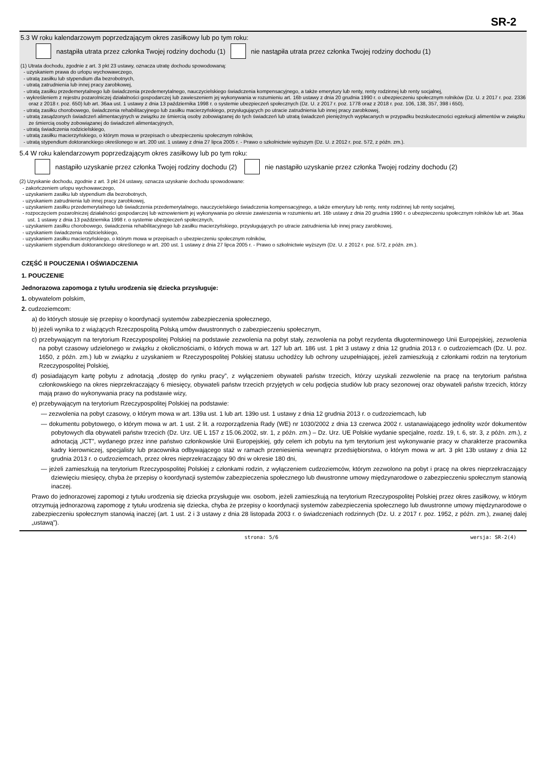SR-2
5.3 W roku kalendarzowym poprzedzającym okres zasiłkowy lub po tym roku:
nastąpiła utrata przez członka Twojej rodziny dochodu (1) nie nastąpiła utrata przez członka Twojej rodziny dochodu (1)
(1) Utrata dochodu, zgodnie z art. 3 pkt 23 ustawy, oznacza utratę dochodu spowodowaną:
- uzyskaniem prawa do urlopu wychowawczego,
- utratą zasiłku lub stypendium dla bezrobotnych,
- utratą zatrudnienia lub innej pracy zarobkowej,
- utratą zasiłku przedemerytalnego lub świadczenia przedemerytalnego, nauczycielskiego świadczenia kompensacyjnego, a także emerytury lub renty, renty rodzinnej lub renty socjalnej,
- wykreśleniem z rejestru pozarolniczej działalności gospodarczej lub zawieszeniem jej wykonywania w rozumieniu art. 16b ustawy z dnia 20 grudnia 1990 r. o ubezpieczeniu społecznym rolników (Dz. U. z 2017 r. poz. 2336 oraz z 2018 r. poz. 650) lub art. 36aa ust. 1 ustawy z dnia 13 października 1998 r. o systemie ubezpieczeń społecznych (Dz. U. z 2017 r. poz. 1778 oraz z 2018 r. poz. 106, 138, 357, 398 i 650),
- utratą zasiłku chorobowego, świadczenia rehabilitacyjnego lub zasiłku macierzyńskiego, przysługujących po utracie zatrudnienia lub innej pracy zarobkowej,
- utratą zasądzonych świadczeń alimentacyjnych w związku ze śmiercią osoby zobowiązanej do tych świadczeń lub utratą świadczeń pieniężnych wypłacanych w przypadku bezskuteczności egzekucji alimentów w związku ze śmiercią osoby zobowiązanej do świadczeń alimentacyjnych,
- utratą świadczenia rodzicielskiego,
- utratą zasiłku macierzyńskiego, o którym mowa w przepisach o ubezpieczeniu społecznym rolników,
- utratą stypendium doktoranckiego określonego w art. 200 ust. 1 ustawy z dnia 27 lipca 2005 r. - Prawo o szkolnictwie wyższym (Dz. U. z 2012 r. poz. 572, z późn. zm.).
5.4 W roku kalendarzowym poprzedzającym okres zasiłkowy lub po tym roku:
nastąpiło uzyskanie przez członka Twojej rodziny dochodu (2) nie nastąpiło uzyskanie przez członka Twojej rodziny dochodu (2)
(2) Uzyskanie dochodu, zgodnie z art. 3 pkt 24 ustawy, oznacza uzyskanie dochodu spowodowane:
- zakończeniem urlopu wychowawczego,
- uzyskaniem zasiłku lub stypendium dla bezrobotnych,
- uzyskaniem zatrudnienia lub innej pracy zarobkowej,
- uzyskaniem zasiłku przedemerytalnego lub świadczenia przedemerytalnego, nauczycielskiego świadczenia kompensacyjnego, a także emerytury lub renty, renty rodzinnej lub renty socjalnej,
- rozpoczęciem pozarolniczej działalności gospodarczej lub wznowieniem jej wykonywania po okresie zawieszenia w rozumieniu art. 16b ustawy z dnia 20 grudnia 1990 r. o ubezpieczeniu społecznym rolników lub art. 36aa ust. 1 ustawy z dnia 13 października 1998 r. o systemie ubezpieczeń społecznych,
- uzyskaniem zasiłku chorobowego, świadczenia rehabilitacyjnego lub zasiłku macierzyńskiego, przysługujących po utracie zatrudnienia lub innej pracy zarobkowej,
- uzyskaniem świadczenia rodzicielskiego,
- uzyskaniem zasiłku macierzyńskiego, o którym mowa w przepisach o ubezpieczeniu społecznym rolników,
- uzyskaniem stypendium doktoranckiego określonego w art. 200 ust. 1 ustawy z dnia 27 lipca 2005 r. - Prawo o szkolnictwie wyższym (Dz. U. z 2012 r. poz. 572, z późn. zm.).
CZĘŚĆ II POUCZENIA I OŚWIADCZENIA
1. POUCZENIE
Jednorazowa zapomoga z tytułu urodzenia się dziecka przysługuje:
1. obywatelom polskim,
2. cudzoziemcom:
a) do których stosuje się przepisy o koordynacji systemów zabezpieczenia społecznego,
b) jeżeli wynika to z wiążących Rzeczpospolitą Polską umów dwustronnych o zabezpieczeniu społecznym,
c) przebywającym na terytorium Rzeczypospolitej Polskiej na podstawie zezwolenia na pobyt stały, zezwolenia na pobyt rezydenta długoterminowego Unii Europejskiej, zezwolenia na pobyt czasowy udzielonego w związku z okolicznościami, o których mowa w art. 127 lub art. 186 ust. 1 pkt 3 ustawy z dnia 12 grudnia 2013 r. o cudzoziemcach (Dz. U. poz. 1650, z późn. zm.) lub w związku z uzyskaniem w Rzeczypospolitej Polskiej statusu uchodźcy lub ochrony uzupełniającej, jeżeli zamieszkują z członkami rodzin na terytorium Rzeczypospolitej Polskiej,
d) posiadającym kartę pobytu z adnotacją „dostęp do rynku pracy”, z wyłączeniem obywateli państw trzecich, którzy uzyskali zezwolenie na pracę na terytorium państwa członkowskiego na okres nieprzekraczający 6 miesięcy, obywateli państw trzecich przyjętych w celu podjęcia studiów lub pracy sezonowej oraz obywateli państw trzecich, którzy mają prawo do wykonywania pracy na podstawie wizy,
e) przebywającym na terytorium Rzeczypospolitej Polskiej na podstawie:
— zezwolenia na pobyt czasowy, o którym mowa w art. 139a ust. 1 lub art. 139o ust. 1 ustawy z dnia 12 grudnia 2013 r. o cudzoziemcach, lub
— dokumentu pobytowego, o którym mowa w art. 1 ust. 2 lit. a rozporządzenia Rady (WE) nr 1030/2002 z dnia 13 czerwca 2002 r. ustanawiającego jednolity wzór dokumentów pobytowych dla obywateli państw trzecich (Dz. Urz. UE L 157 z 15.06.2002, str. 1, z późn. zm.) – Dz. Urz. UE Polskie wydanie specjalne, rozdz. 19, t. 6, str. 3, z późn. zm.), z adnotacją „ICT”, wydanego przez inne państwo członkowskie Unii Europejskiej, gdy celem ich pobytu na tym terytorium jest wykonywanie pracy w charakterze pracownika kadry kierowniczej, specjalisty lub pracownika odbywającego staż w ramach przeniesienia wewnątrz przedsiębiorstwa, o którym mowa w art. 3 pkt 13b ustawy z dnia 12 grudnia 2013 r. o cudzoziemcach, przez okres nieprzekraczający 90 dni w okresie 180 dni,
— jeżeli zamieszkują na terytorium Rzeczypospolitej Polskiej z członkami rodzin, z wyłączeniem cudzoziemców, którym zezwolono na pobyt i pracę na okres nieprzekraczający dziewięciu miesięcy, chyba że przepisy o koordynacji systemów zabezpieczenia społecznego lub dwustronne umowy międzynarodowe o zabezpieczeniu społecznym stanowią inaczej.
Prawo do jednorazowej zapomogi z tytułu urodzenia się dziecka przysługuje ww. osobom, jeżeli zamieszkują na terytorium Rzeczypospolitej Polskiej przez okres zasiłkowy, w którym otrzymują jednorazową zapomogę z tytułu urodzenia się dziecka, chyba że przepisy o koordynacji systemów zabezpieczenia społecznego lub dwustronne umowy międzynarodowe o zabezpieczeniu społecznym stanowią inaczej (art. 1 ust. 2 i 3 ustawy z dnia 28 listopada 2003 r. o świadczeniach rodzinnych (Dz. U. z 2017 r. poz. 1952, z późn. zm.), zwanej dalej „ustawą”).
strona: 5/6 wersja: SR-2(4)